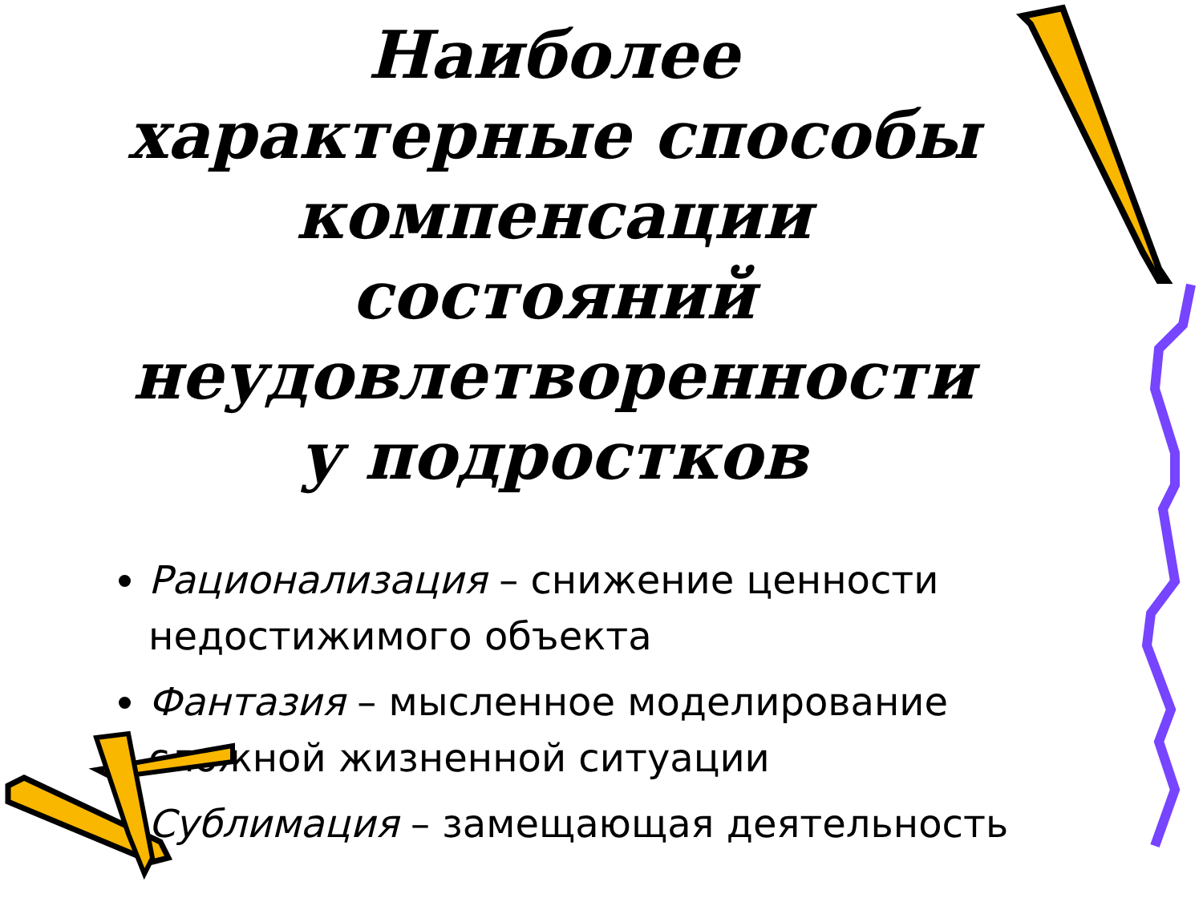Наиболее характерные способы компенсации состояний неудовлетворенности у подростков
Рационализация – снижение ценности недостижимого объекта
Фантазия – мысленное моделирование сложной жизненной ситуации
Сублимация – замещающая деятельность